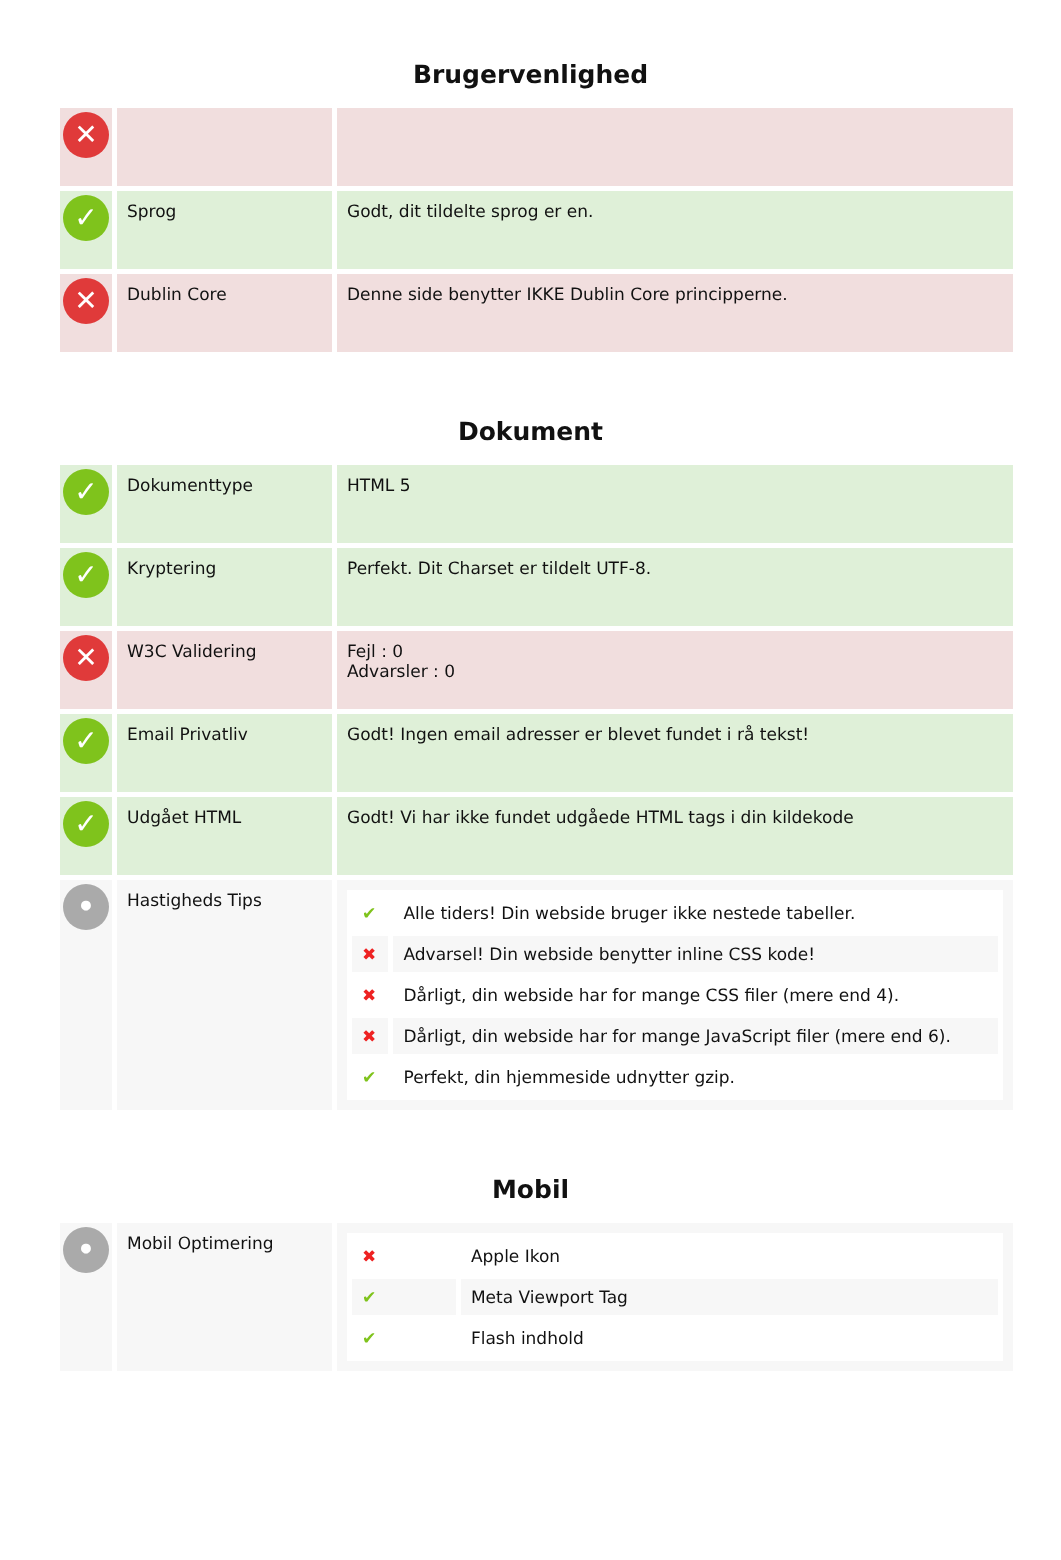Brugervenlighed
| ✕ | | |
| ✓ | Sprog | Godt, dit tildelte sprog er en. |
| ✕ | Dublin Core | Denne side benytter IKKE Dublin Core principperne. |
Dokument
| ✓ | Dokumenttype | HTML 5 |
| ✓ | Kryptering | Perfekt. Dit Charset er tildelt UTF-8. |
| ✕ | W3C Validering | Fejl : 0 Advarsler : 0 |
| ✓ | Email Privatliv | Godt! Ingen email adresser er blevet fundet i rå tekst! |
| ✓ | Udgået HTML | Godt! Vi har ikke fundet udgåede HTML tags i din kildekode |
| • | Hastigheds Tips | / ✔ / Alle tiders! Din webside bruger ikke nestede tabeller. / / ✖ / Advarsel! Din webside benytter inline CSS kode! / / ✖ / Dårligt, din webside har for mange CSS filer (mere end 4). / / ✖ / Dårligt, din webside har for mange JavaScript filer (mere end 6). / / ✔ / Perfekt, din hjemmeside udnytter gzip. / |
Mobil
| • | Mobil Optimering | / ✖ / Apple Ikon / / ✔ / Meta Viewport Tag / / ✔ / Flash indhold / |